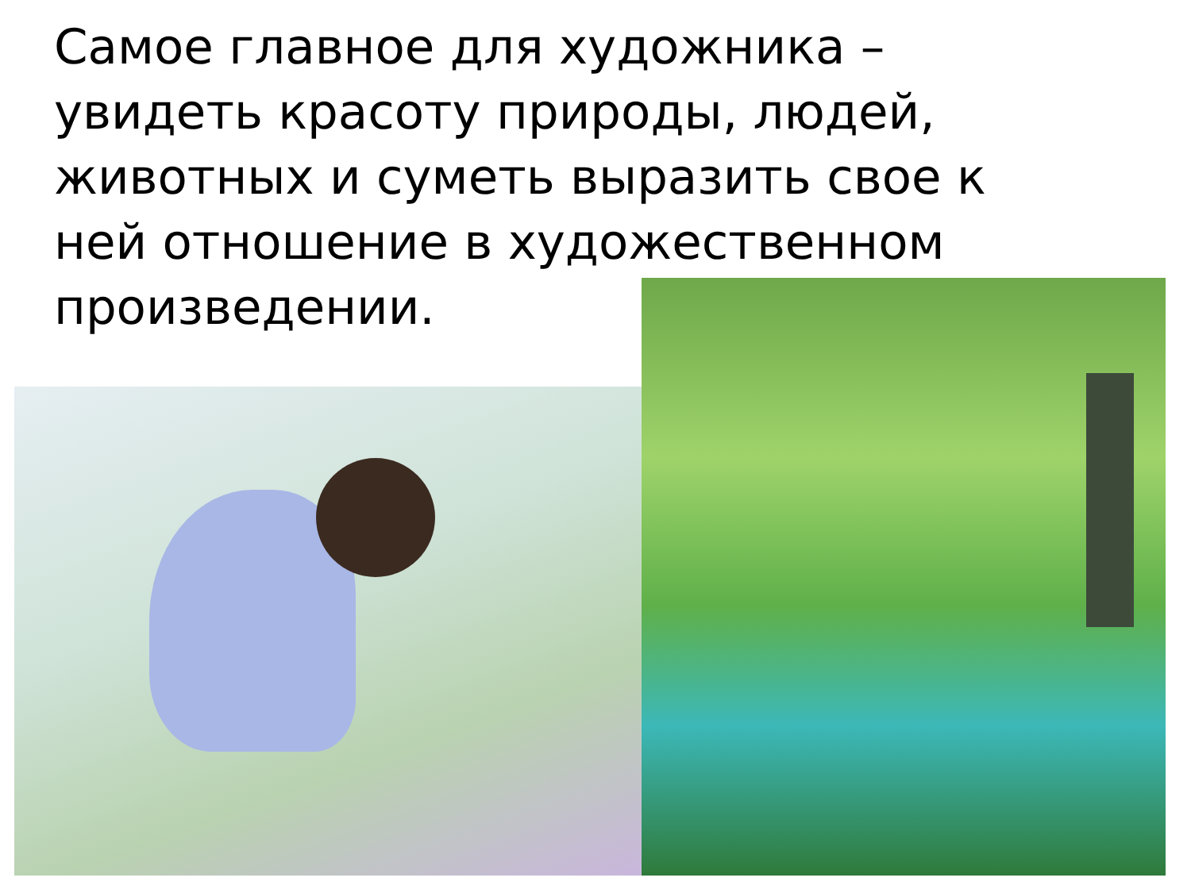Самое главное для художника – увидеть красоту природы, людей, животных и суметь выразить свое к ней отношение в художественном произведении.